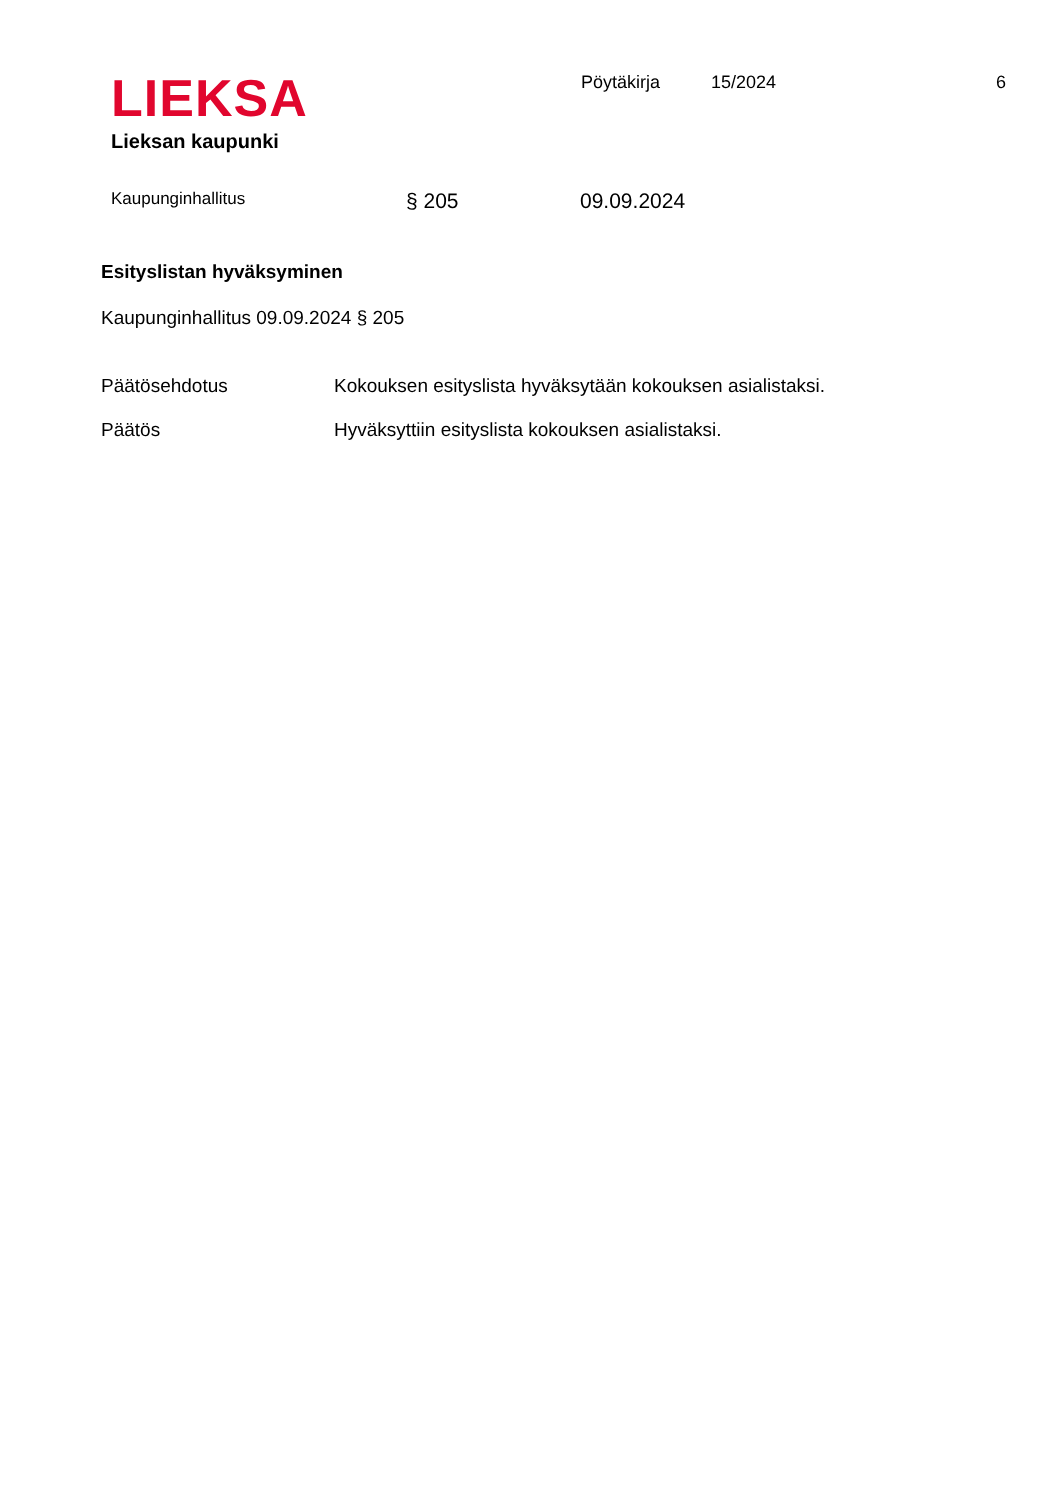LIEKSA
Lieksan kaupunki
Pöytäkirja 15/2024 6
Kaupunginhallitus
§ 205 09.09.2024
Esityslistan hyväksyminen
Kaupunginhallitus 09.09.2024 § 205
Päätösehdotus Kokouksen esityslista hyväksytään kokouksen asialistaksi.
Päätös Hyväksyttiin esityslista kokouksen asialistaksi.